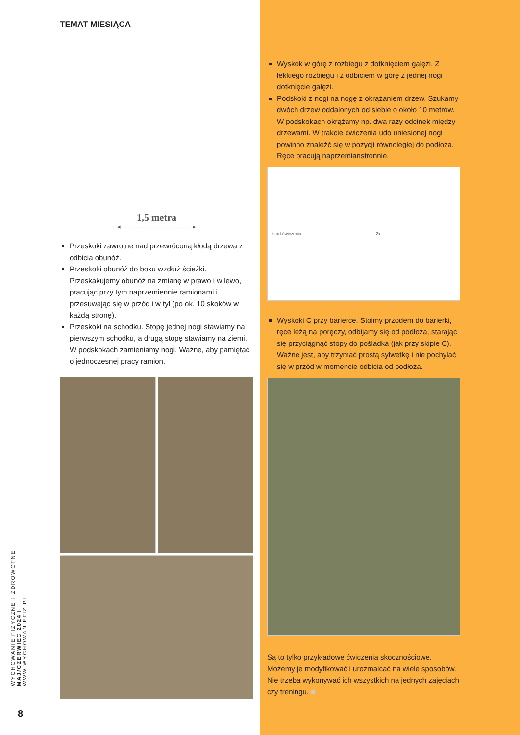TEMAT MIESIĄCA
1,5 metra
◂- - - - - - - - - - - - - - - - - - -▸
Przeskoki zawrotne nad przewróconą kłodą drzewa z odbicia obunóż.
Przeskoki obunóż do boku wzdłuż ścieżki. Przeskakujemy obunóż na zmianę w prawo i w lewo, pracując przy tym naprzemiennie ramionami i przesuwając się w przód i w tył (po ok. 10 skoków w każdą stronę).
Przeskoki na schodku. Stopę jednej nogi stawiamy na pierwszym schodku, a drugą stopę stawiamy na ziemi. W podskokach zamieniamy nogi. Ważne, aby pamiętać o jednoczesnej pracy ramion.
Wyskok w górę z rozbiegu z dotknięciem gałęzi. Z lekkiego rozbiegu i z odbiciem w górę z jednej nogi dotknięcie gałęzi.
Podskoki z nogi na nogę z okrążaniem drzew. Szukamy dwóch drzew oddalonych od siebie o około 10 metrów. W podskokach okrążamy np. dwa razy odcinek między drzewami. W trakcie ćwiczenia udo uniesionej nogi powinno znaleźć się w pozycji równoległej do podłoża. Ręce pracują naprzemianstronnie.
start ćwiczenia 2x
Wyskoki C przy barierce. Stoimy przodem do barierki, ręce leżą na poręczy, odbijamy się od podłoża, starając się przyciągnąć stopy do pośladka (jak przy skipie C). Ważne jest, aby trzymać prostą sylwetkę i nie pochylać się w przód w momencie odbicia od podłoża.
Są to tylko przykładowe ćwiczenia skocznościowe. Możemy je modyfikować i urozmaicać na wiele sposobów. Nie trzeba wykonywać ich wszystkich na jednych zajęciach czy treningu. ■
WYCHOWANIE FIZYCZNE I ZDROWOTNE MAJ/CZERWIEC 2024 I WWW.WYCHOWANIEFIZ.PL
8